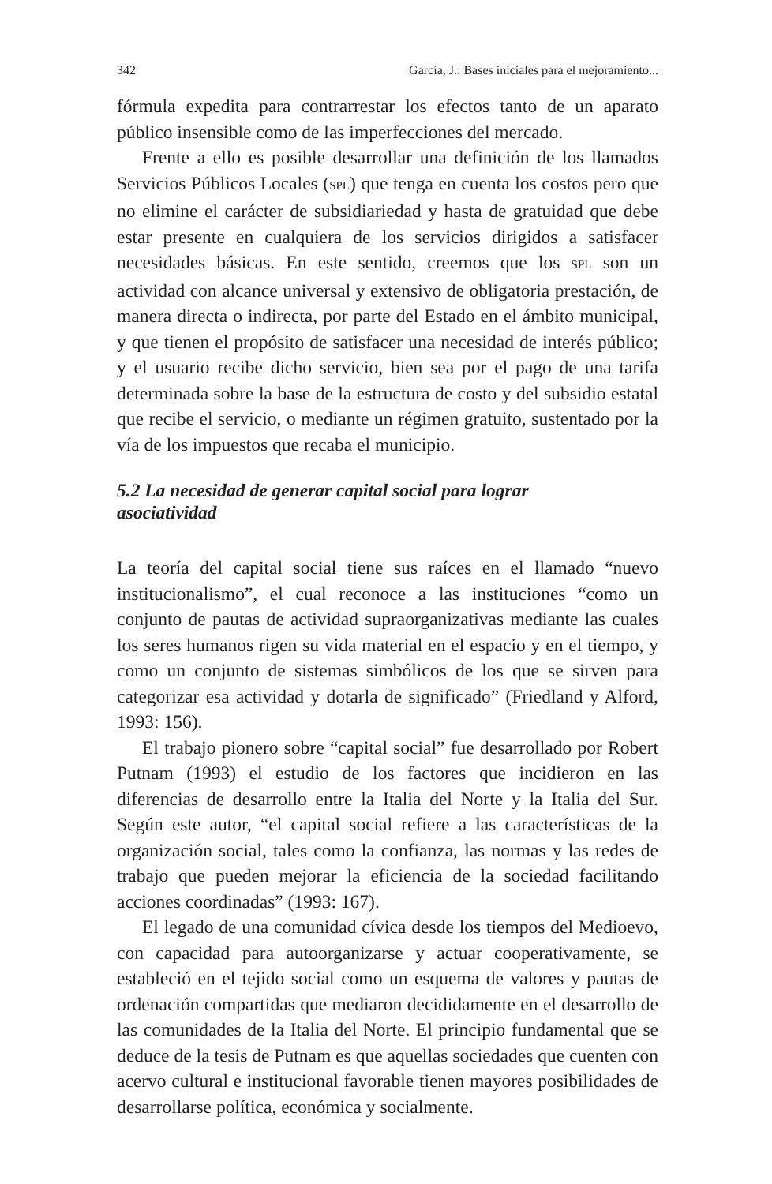342 García, J.: Bases iniciales para el mejoramiento...
fórmula expedita para contrarrestar los efectos tanto de un aparato público insensible como de las imperfecciones del mercado.
Frente a ello es posible desarrollar una definición de los llamados Servicios Públicos Locales (SPL) que tenga en cuenta los costos pero que no elimine el carácter de subsidiariedad y hasta de gratuidad que debe estar presente en cualquiera de los servicios dirigidos a satisfacer necesidades básicas. En este sentido, creemos que los SPL son un actividad con alcance universal y extensivo de obligatoria prestación, de manera directa o indirecta, por parte del Estado en el ámbito municipal, y que tienen el propósito de satisfacer una necesidad de interés público; y el usuario recibe dicho servicio, bien sea por el pago de una tarifa determinada sobre la base de la estructura de costo y del subsidio estatal que recibe el servicio, o mediante un régimen gratuito, sustentado por la vía de los impuestos que recaba el municipio.
5.2 La necesidad de generar capital social para lograr
asociatividad
La teoría del capital social tiene sus raíces en el llamado “nuevo institucionalismo”, el cual reconoce a las instituciones “como un conjunto de pautas de actividad supraorganizativas mediante las cuales los seres humanos rigen su vida material en el espacio y en el tiempo, y como un conjunto de sistemas simbólicos de los que se sirven para categorizar esa actividad y dotarla de significado” (Friedland y Alford, 1993: 156).
El trabajo pionero sobre “capital social” fue desarrollado por Robert Putnam (1993) el estudio de los factores que incidieron en las diferencias de desarrollo entre la Italia del Norte y la Italia del Sur. Según este autor, “el capital social refiere a las características de la organización social, tales como la confianza, las normas y las redes de trabajo que pueden mejorar la eficiencia de la sociedad facilitando acciones coordinadas” (1993: 167).
El legado de una comunidad cívica desde los tiempos del Medioevo, con capacidad para autoorganizarse y actuar cooperativamente, se estableció en el tejido social como un esquema de valores y pautas de ordenación compartidas que mediaron decididamente en el desarrollo de las comunidades de la Italia del Norte. El principio fundamental que se deduce de la tesis de Putnam es que aquellas sociedades que cuenten con acervo cultural e institucional favorable tienen mayores posibilidades de desarrollarse política, económica y socialmente.